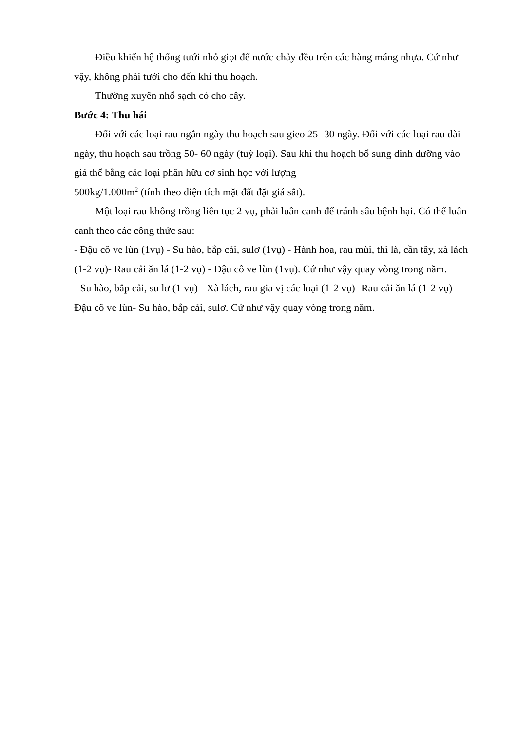Điều khiển hệ thống tưới nhỏ giọt để nước chảy đều trên các hàng máng nhựa. Cứ như vậy, không phải tưới cho đến khi thu hoạch.
Thường xuyên nhổ sạch cỏ cho cây.
Bước 4: Thu hái
Đối với các loại rau ngắn ngày thu hoạch sau gieo 25- 30 ngày. Đối với các loại rau dài ngày, thu hoạch sau trồng 50- 60 ngày (tuỳ loại). Sau khi thu hoạch bổ sung dinh dưỡng vào giá thể bằng các loại phân hữu cơ sinh học với lượng
500kg/1.000m<sup>2</sup> (tính theo diện tích mặt đất đặt giá sắt).
Một loại rau không trồng liên tục 2 vụ, phải luân canh để tránh sâu bệnh hại. Có thể luân canh theo các công thức sau:
- Đậu cô ve lùn (1vụ) - Su hào, bắp cải, sulơ (1vụ) - Hành hoa, rau mùi, thì là, cần tây, xà lách (1-2 vụ)- Rau cải ăn lá (1-2 vụ) - Đậu cô ve lùn (1vụ). Cứ như vậy quay vòng trong năm.
- Su hào, bắp cải, su lơ (1 vụ) - Xà lách, rau gia vị các loại (1-2 vụ)- Rau cải ăn lá (1-2 vụ) - Đậu cô ve lùn- Su hào, bắp cải, sulơ. Cứ như vậy quay vòng trong năm.